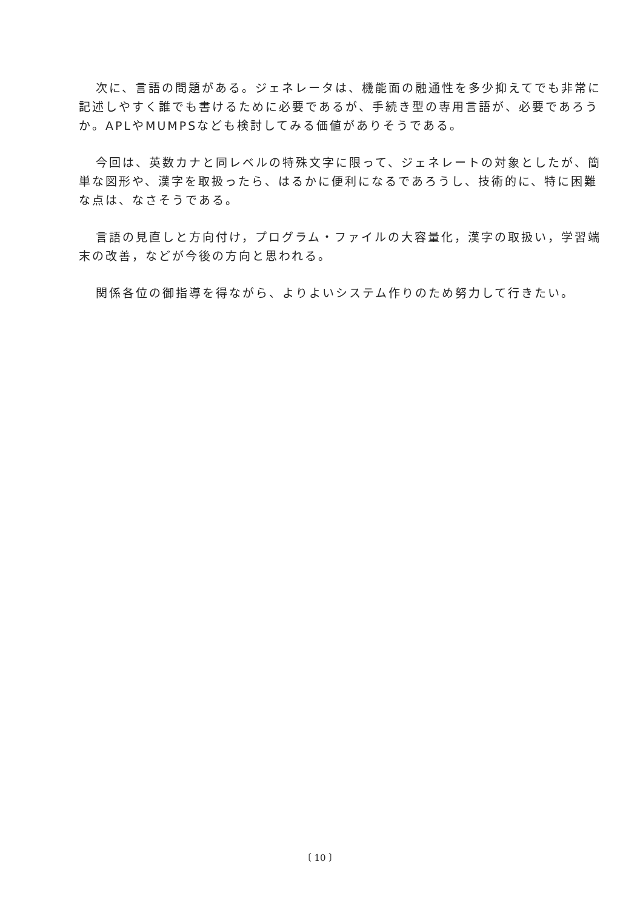次に、言語の問題がある。ジェネレータは、機能面の融通性を多少抑えてでも非常に記述しやすく誰でも書けるために必要であるが、手続き型の専用言語が、必要であろうか。APLやMUMPSなども検討してみる価値がありそうである。
今回は、英数カナと同レベルの特殊文字に限って、ジェネレートの対象としたが、簡単な図形や、漢字を取扱ったら、はるかに便利になるであろうし、技術的に、特に困難な点は、なさそうである。
言語の見直しと方向付け，プログラム・ファイルの大容量化，漢字の取扱い，学習端末の改善，などが今後の方向と思われる。
関係各位の御指導を得ながら、よりよいシステム作りのため努力して行きたい。
〔 10 〕